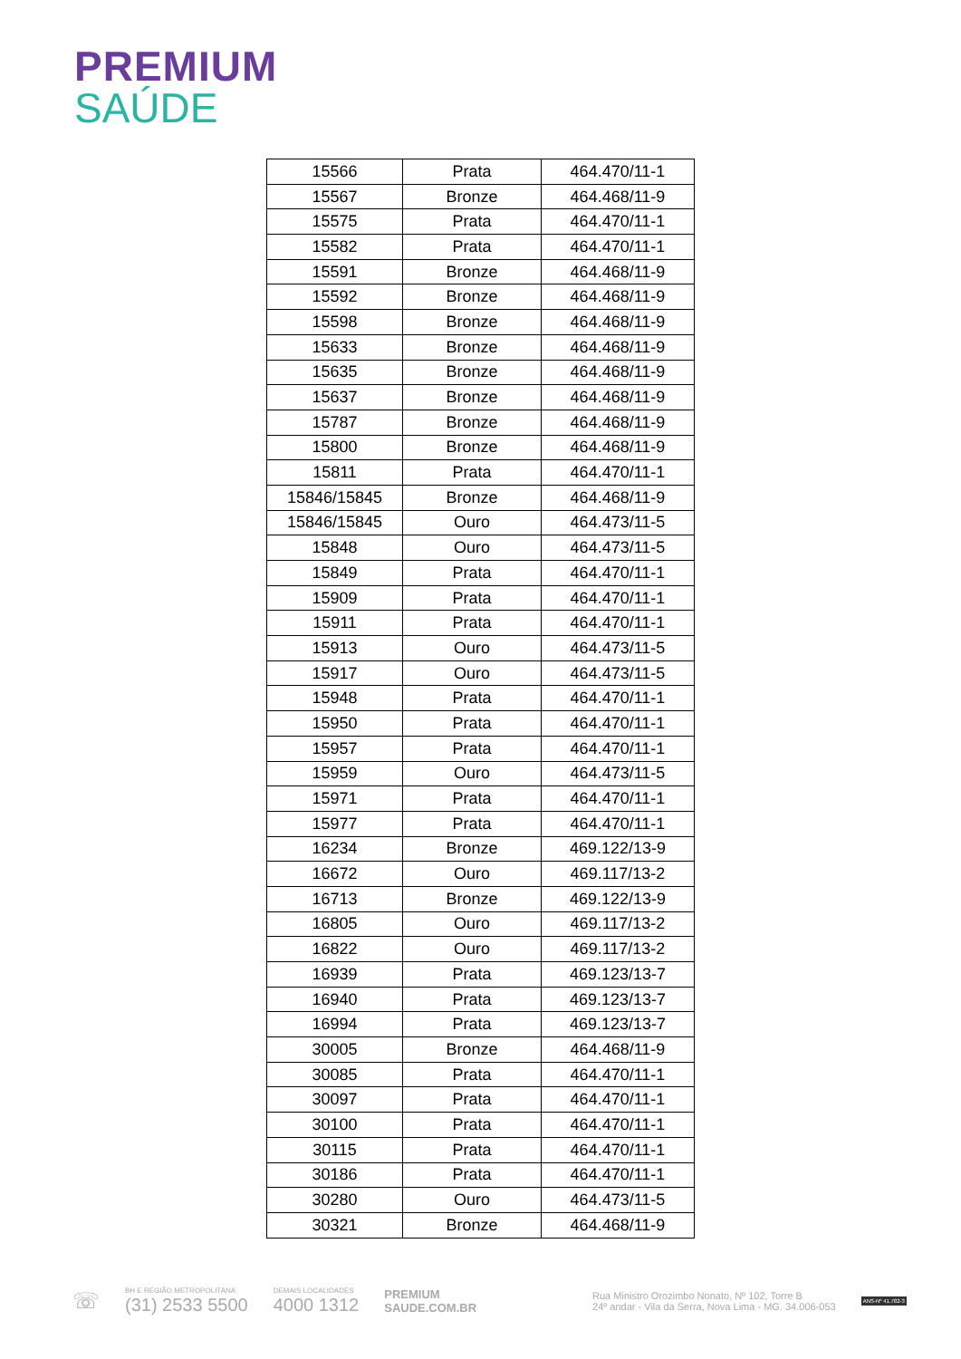PREMIUM
SAÚDE
| 15566 | Prata | 464.470/11-1 |
| 15567 | Bronze | 464.468/11-9 |
| 15575 | Prata | 464.470/11-1 |
| 15582 | Prata | 464.470/11-1 |
| 15591 | Bronze | 464.468/11-9 |
| 15592 | Bronze | 464.468/11-9 |
| 15598 | Bronze | 464.468/11-9 |
| 15633 | Bronze | 464.468/11-9 |
| 15635 | Bronze | 464.468/11-9 |
| 15637 | Bronze | 464.468/11-9 |
| 15787 | Bronze | 464.468/11-9 |
| 15800 | Bronze | 464.468/11-9 |
| 15811 | Prata | 464.470/11-1 |
| 15846/15845 | Bronze | 464.468/11-9 |
| 15846/15845 | Ouro | 464.473/11-5 |
| 15848 | Ouro | 464.473/11-5 |
| 15849 | Prata | 464.470/11-1 |
| 15909 | Prata | 464.470/11-1 |
| 15911 | Prata | 464.470/11-1 |
| 15913 | Ouro | 464.473/11-5 |
| 15917 | Ouro | 464.473/11-5 |
| 15948 | Prata | 464.470/11-1 |
| 15950 | Prata | 464.470/11-1 |
| 15957 | Prata | 464.470/11-1 |
| 15959 | Ouro | 464.473/11-5 |
| 15971 | Prata | 464.470/11-1 |
| 15977 | Prata | 464.470/11-1 |
| 16234 | Bronze | 469.122/13-9 |
| 16672 | Ouro | 469.117/13-2 |
| 16713 | Bronze | 469.122/13-9 |
| 16805 | Ouro | 469.117/13-2 |
| 16822 | Ouro | 469.117/13-2 |
| 16939 | Prata | 469.123/13-7 |
| 16940 | Prata | 469.123/13-7 |
| 16994 | Prata | 469.123/13-7 |
| 30005 | Bronze | 464.468/11-9 |
| 30085 | Prata | 464.470/11-1 |
| 30097 | Prata | 464.470/11-1 |
| 30100 | Prata | 464.470/11-1 |
| 30115 | Prata | 464.470/11-1 |
| 30186 | Prata | 464.470/11-1 |
| 30280 | Ouro | 464.473/11-5 |
| 30321 | Bronze | 464.468/11-9 |
☏
BH E REGIÃO METROPOLITANA
(31) 2533 5500
DEMAIS LOCALIDADES
4000 1312
PREMIUM
SAUDE.COM.BR
Rua Ministro Orozimbo Nonato, Nº 102, Torre B
24º andar - Vila da Serra, Nova Lima - MG. 34.006-053
ANS-Nº 41.782-3